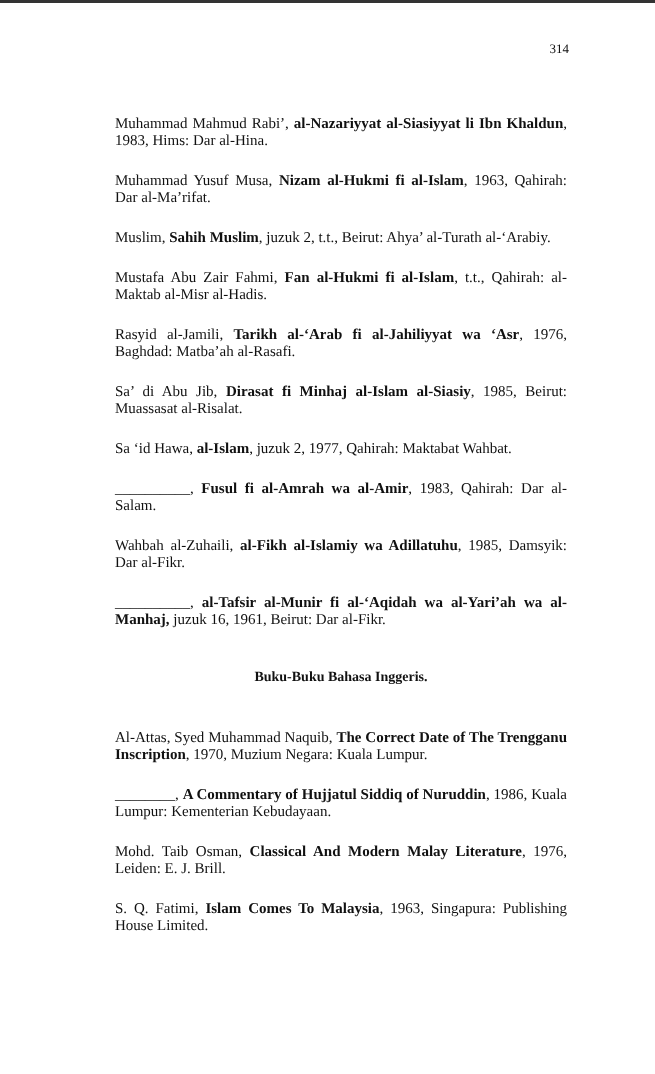314
Muhammad Mahmud Rabi’, al-Nazariyyat al-Siasiyyat li Ibn Khaldun, 1983, Hims: Dar al-Hina.
Muhammad Yusuf Musa, Nizam al-Hukmi fi al-Islam, 1963, Qahirah: Dar al-Ma’rifat.
Muslim, Sahih Muslim, juzuk 2, t.t., Beirut: Ahya’ al-Turath al-‘Arabiy.
Mustafa Abu Zair Fahmi, Fan al-Hukmi fi al-Islam, t.t., Qahirah: al-Maktab al-Misr al-Hadis.
Rasyid al-Jamili, Tarikh al-‘Arab fi al-Jahiliyyat wa ‘Asr, 1976, Baghdad: Matba’ah al-Rasafi.
Sa’ di Abu Jib, Dirasat fi Minhaj al-Islam al-Siasiy, 1985, Beirut: Muassasat al-Risalat.
Sa ‘id Hawa, al-Islam, juzuk 2, 1977, Qahirah: Maktabat Wahbat.
__________, Fusul fi al-Amrah wa al-Amir, 1983, Qahirah: Dar al-Salam.
Wahbah al-Zuhaili, al-Fikh al-Islamiy wa Adillatuhu, 1985, Damsyik: Dar al-Fikr.
__________, al-Tafsir al-Munir fi al-‘Aqidah wa al-Yari’ah wa al-Manhaj, juzuk 16, 1961, Beirut: Dar al-Fikr.
Buku-Buku Bahasa Inggeris.
Al-Attas, Syed Muhammad Naquib, The Correct Date of The Trengganu Inscription, 1970, Muzium Negara: Kuala Lumpur.
________, A Commentary of Hujjatul Siddiq of Nuruddin, 1986, Kuala Lumpur: Kementerian Kebudayaan.
Mohd. Taib Osman, Classical And Modern Malay Literature, 1976, Leiden: E. J. Brill.
S. Q. Fatimi, Islam Comes To Malaysia, 1963, Singapura: Publishing House Limited.